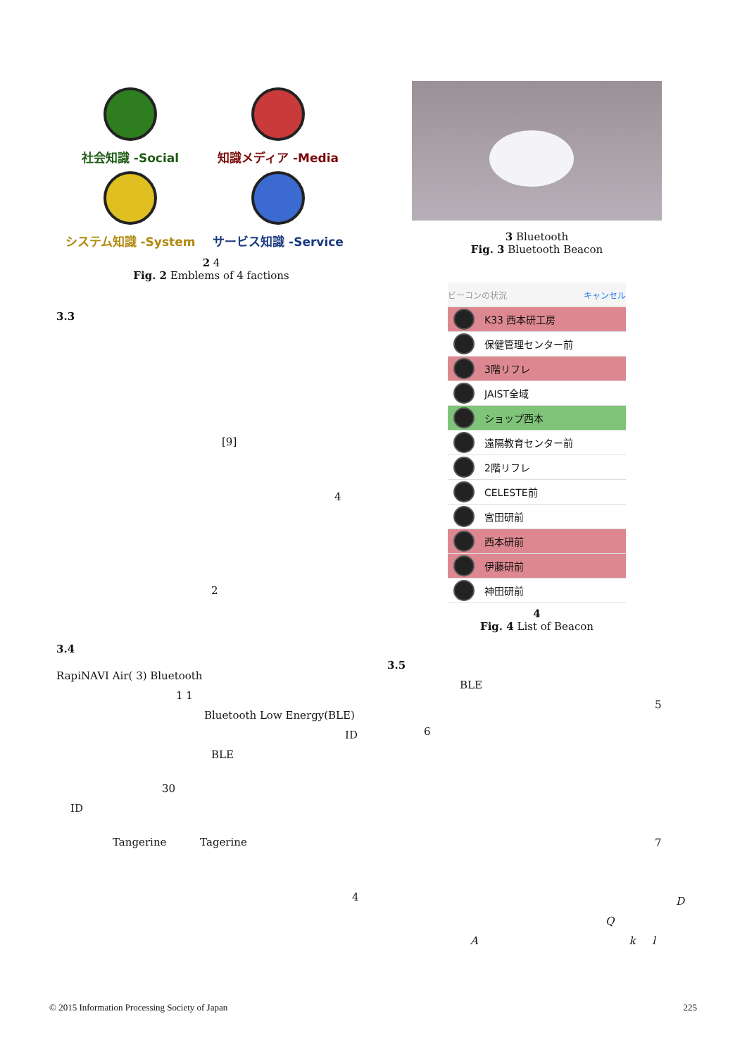社会知識 -Social 知識メディア -Media
システム知識 -System サービス知識 -Service
2 4
Fig. 2 Emblems of 4 factions
3.3
[9]
4
2
3.4
RapiNAVI Air( 3) Bluetooth
1 1
Bluetooth Low Energy(BLE)
ID
BLE
30
ID
Tangerine Tagerine
4
3 Bluetooth
Fig. 3 Bluetooth Beacon
ビーコンの状況 キャンセル
K33 西本研工房
保健管理センター前
3階リフレ
JAIST全域
ショップ西本
遠隔教育センター前
2階リフレ
CELESTE前
宮田研前
西本研前
伊藤研前
神田研前
4
Fig. 4 List of Beacon
3.5
BLE
5
6
7
D
Q
A k l
© 2015 Information Processing Society of Japan 225